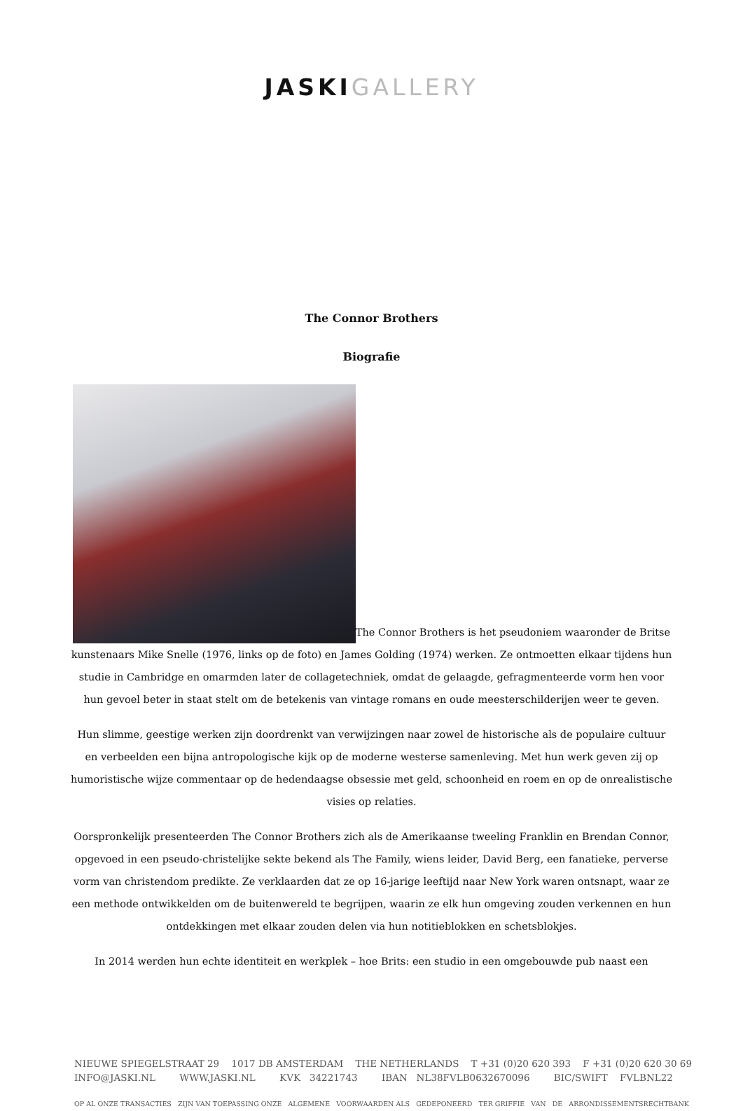JASKI GALLERY
The Connor Brothers
Biografie
The Connor Brothers is het pseudoniem waaronder de Britse kunstenaars Mike Snelle (1976, links op de foto) en James Golding (1974) werken. Ze ontmoetten elkaar tijdens hun studie in Cambridge en omarmden later de collagetechniek, omdat de gelaagde, gefragmenteerde vorm hen voor hun gevoel beter in staat stelt om de betekenis van vintage romans en oude meesterschilderijen weer te geven.
Hun slimme, geestige werken zijn doordrenkt van verwijzingen naar zowel de historische als de populaire cultuur en verbeelden een bijna antropologische kijk op de moderne westerse samenleving. Met hun werk geven zij op humoristische wijze commentaar op de hedendaagse obsessie met geld, schoonheid en roem en op de onrealistische visies op relaties.
Oorspronkelijk presenteerden The Connor Brothers zich als de Amerikaanse tweeling Franklin en Brendan Connor, opgevoed in een pseudo-christelijke sekte bekend als The Family, wiens leider, David Berg, een fanatieke, perverse vorm van christendom predikte. Ze verklaarden dat ze op 16-jarige leeftijd naar New York waren ontsnapt, waar ze een methode ontwikkelden om de buitenwereld te begrijpen, waarin ze elk hun omgeving zouden verkennen en hun ontdekkingen met elkaar zouden delen via hun notitieblokken en schetsblokjes.
In 2014 werden hun echte identiteit en werkplek – hoe Brits: een studio in een omgebouwde pub naast een
NIEUWE SPIEGELSTRAAT 29 1017 DB AMSTERDAM THE NETHERLANDS T +31 (0)20 620 393 F +31 (0)20 620 30 69
INFO@JASKI.NL WWW.JASKI.NL KVK 34221743 IBAN NL38FVLB0632670096 BIC/SWIFT FVLBNL22
OP AL ONZE TRANSACTIES ZIJN VAN TOEPASSING ONZE ALGEMENE VOORWAARDEN ALS GEDEPONEERD TER GRIFFIE VAN DE ARRONDISSEMENTSRECHTBANK